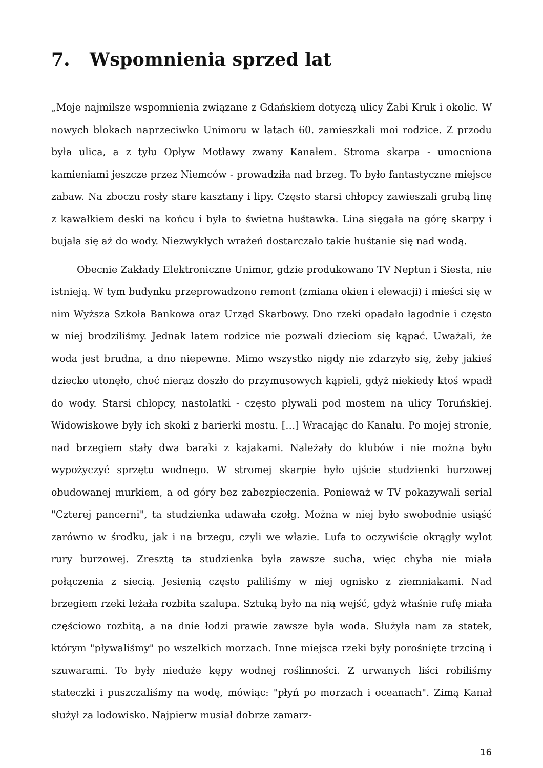7. Wspomnienia sprzed lat
„Moje najmilsze wspomnienia związane z Gdańskiem dotyczą ulicy Żabi Kruk i okolic. W nowych blokach naprzeciwko Unimoru w latach 60. zamieszkali moi rodzice. Z przodu była ulica, a z tyłu Opływ Motławy zwany Kanałem. Stroma skarpa - umocniona kamieniami jeszcze przez Niemców - prowadziła nad brzeg. To było fantastyczne miejsce zabaw. Na zboczu rosły stare kasztany i lipy. Często starsi chłopcy zawieszali grubą linę z kawałkiem deski na końcu i była to świetna huśtawka. Lina sięgała na górę skarpy i bujała się aż do wody. Niezwykłych wrażeń dostarczało takie huśtanie się nad wodą.
Obecnie Zakłady Elektroniczne Unimor, gdzie produkowano TV Neptun i Siesta, nie istnieją. W tym budynku przeprowadzono remont (zmiana okien i elewacji) i mieści się w nim Wyższa Szkoła Bankowa oraz Urząd Skarbowy. Dno rzeki opadało łagodnie i często w niej brodziliśmy. Jednak latem rodzice nie pozwali dzieciom się kąpać. Uważali, że woda jest brudna, a dno niepewne. Mimo wszystko nigdy nie zdarzyło się, żeby jakieś dziecko utonęło, choć nieraz doszło do przymusowych kąpieli, gdyż niekiedy ktoś wpadł do wody. Starsi chłopcy, nastolatki - często pływali pod mostem na ulicy Toruńskiej. Widowiskowe były ich skoki z barierki mostu. […] Wracając do Kanału. Po mojej stronie, nad brzegiem stały dwa baraki z kajakami. Należały do klubów i nie można było wypożyczyć sprzętu wodnego. W stromej skarpie było ujście studzienki burzowej obudowanej murkiem, a od góry bez zabezpieczenia. Ponieważ w TV pokazywali serial "Czterej pancerni", ta studzienka udawała czołg. Można w niej było swobodnie usiąść zarówno w środku, jak i na brzegu, czyli we włazie. Lufa to oczywiście okrągły wylot rury burzowej. Zresztą ta studzienka była zawsze sucha, więc chyba nie miała połączenia z siecią. Jesienią często paliliśmy w niej ognisko z ziemniakami. Nad brzegiem rzeki leżała rozbita szalupa. Sztuką było na nią wejść, gdyż właśnie rufę miała częściowo rozbitą, a na dnie łodzi prawie zawsze była woda. Służyła nam za statek, którym "pływaliśmy" po wszelkich morzach. Inne miejsca rzeki były porośnięte trzciną i szuwarami. To były nieduże kępy wodnej roślinności. Z urwanych liści robiliśmy stateczki i puszczaliśmy na wodę, mówiąc: "płyń po morzach i oceanach". Zimą Kanał służył za lodowisko. Najpierw musiał dobrze zamarz-
16